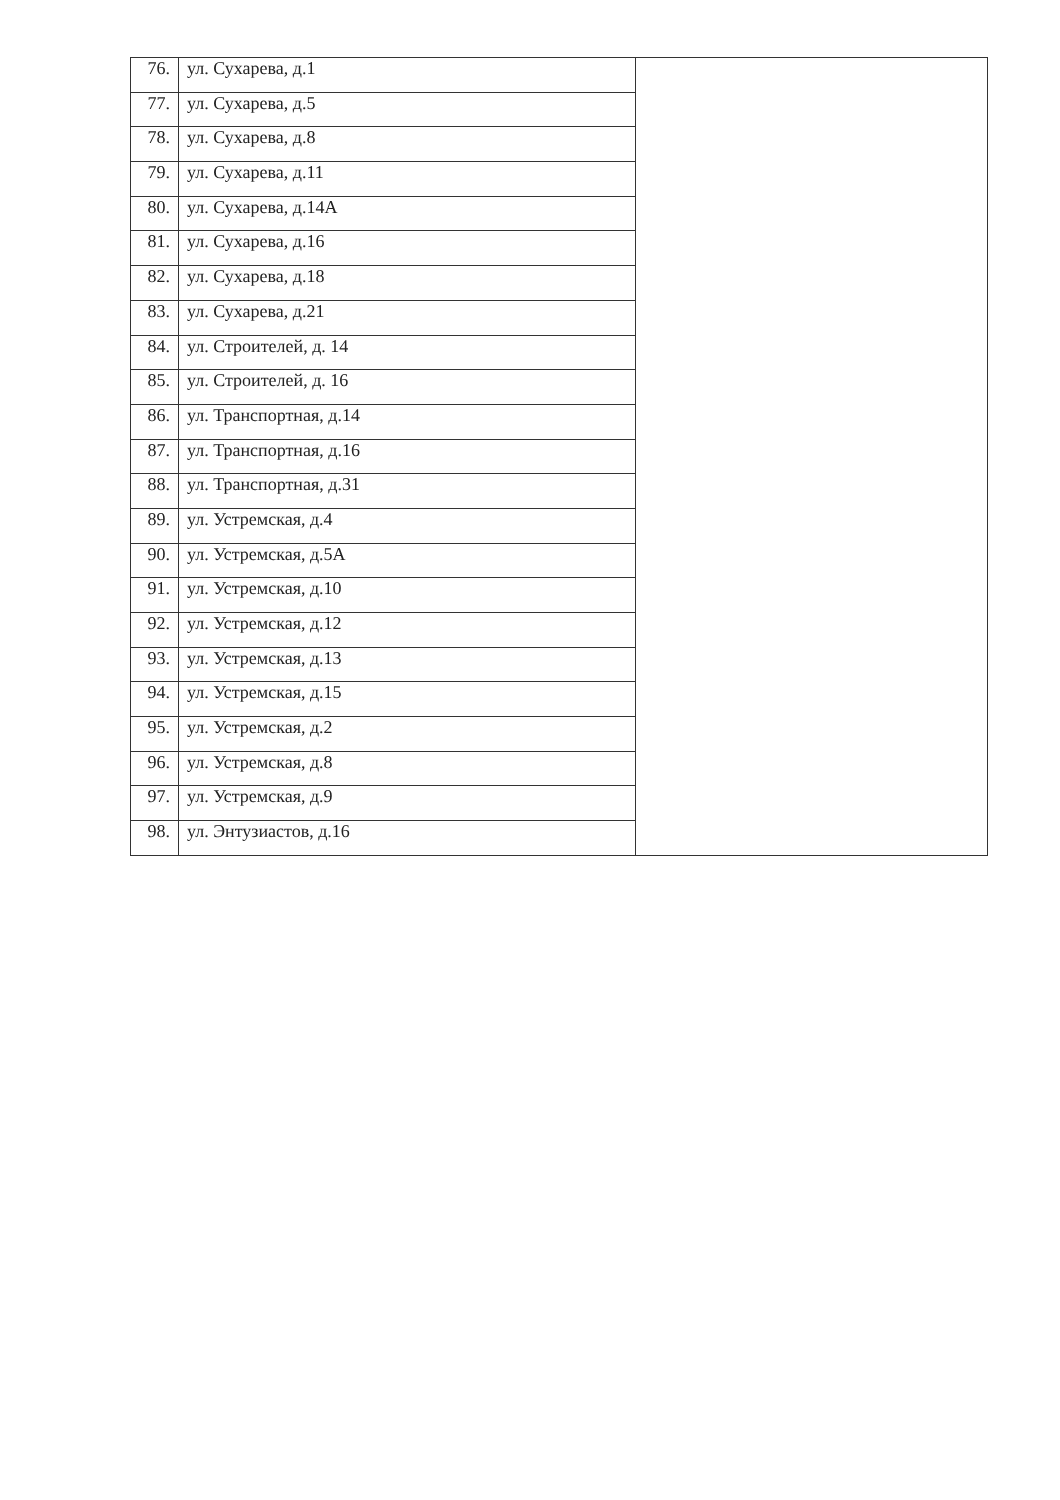| 76. | ул. Сухарева, д.1 | |
| 77. | ул. Сухарева, д.5 | |
| 78. | ул. Сухарева, д.8 | |
| 79. | ул. Сухарева, д.11 | |
| 80. | ул. Сухарева, д.14А | |
| 81. | ул. Сухарева, д.16 | |
| 82. | ул. Сухарева, д.18 | |
| 83. | ул. Сухарева, д.21 | |
| 84. | ул. Строителей, д. 14 | |
| 85. | ул. Строителей, д. 16 | |
| 86. | ул. Транспортная, д.14 | |
| 87. | ул. Транспортная, д.16 | |
| 88. | ул. Транспортная, д.31 | |
| 89. | ул. Устремская, д.4 | |
| 90. | ул. Устремская, д.5А | |
| 91. | ул. Устремская, д.10 | |
| 92. | ул. Устремская, д.12 | |
| 93. | ул. Устремская, д.13 | |
| 94. | ул. Устремская, д.15 | |
| 95. | ул. Устремская, д.2 | |
| 96. | ул. Устремская, д.8 | |
| 97. | ул. Устремская, д.9 | |
| 98. | ул. Энтузиастов, д.16 | |